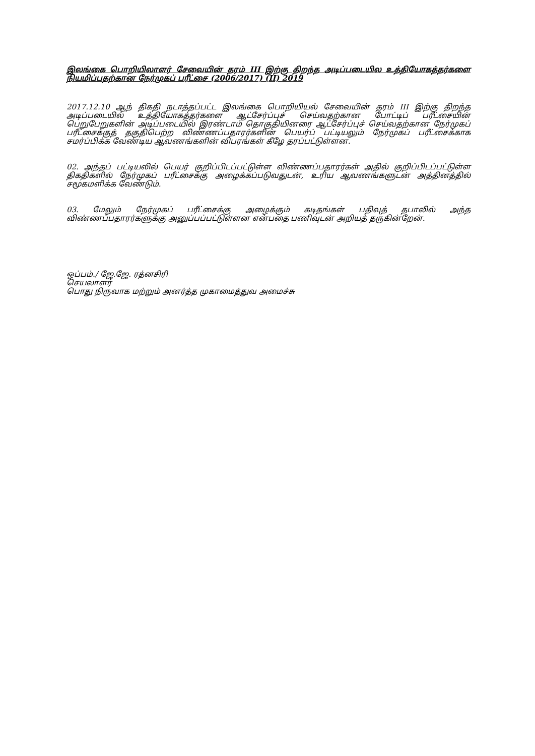இலங்கை பொறியிலாளர் சேவையின் தரம் III இற்கு திறந்த அடிப்படையில உத்தியோகத்தர்களை நியமிப்பதற்கான நேர்முகப் பரீட்சை (2006/2017) (II) 2019
2017.12.10 ஆந் திகதி நடாத்தப்பட்ட இலங்கை பொறியியல் சேவையின் தரம் III இற்கு திறந்த அடிப்படையில் உத்தியோகத்தர்களை ஆட்சேர்ப்புச் செய்வதற்கான போட்டிப் பரீட்சையின் பெறுபேறுகளின் அடிப்படையில் இரண்டாம் தொகுதியினரை ஆட்சேர்ப்புச் செய்வதற்கான நேர்முகப் பரீட்சைக்குத் தகுதிபெற்ற விண்ணப்பதாரர்களின் பெயர்ப் பட்டியலும் நேர்முகப் பரீட்சைக்காக சமர்ப்பிக்க வேண்டிய ஆவணங்களின் விபரங்கள் கீழே தரப்பட்டுள்ளன.
02. அந்தப் பட்டியலில் பெயர் குறிப்பிடப்பட்டுள்ள விண்ணப்பதாரர்கள் அதில் குறிப்பிடப்பட்டுள்ள திகதிகளில் நேர்முகப் பரீட்சைக்கு அழைக்கப்படுவதுடன், உரிய ஆவணங்களுடன் அத்தினத்தில் சமூகமளிக்க வேண்டும்.
03. மேலும் நேர்முகப் பரீட்சைக்கு அழைக்கும் கடிதங்கள் பதிவுத் தபாலில் அந்த விண்ணப்பதாரர்களுக்கு அனுப்பப்பட்டுள்ளன என்பதை பணிவுடன் அறியத் தருகின்றேன்.
ஒப்பம்./ ஜே.ஜே. ரத்னசிரி
செயலாளர்
பொது நிருவாக மற்றும் அனர்த்த முகாமைத்துவ அமைச்சு